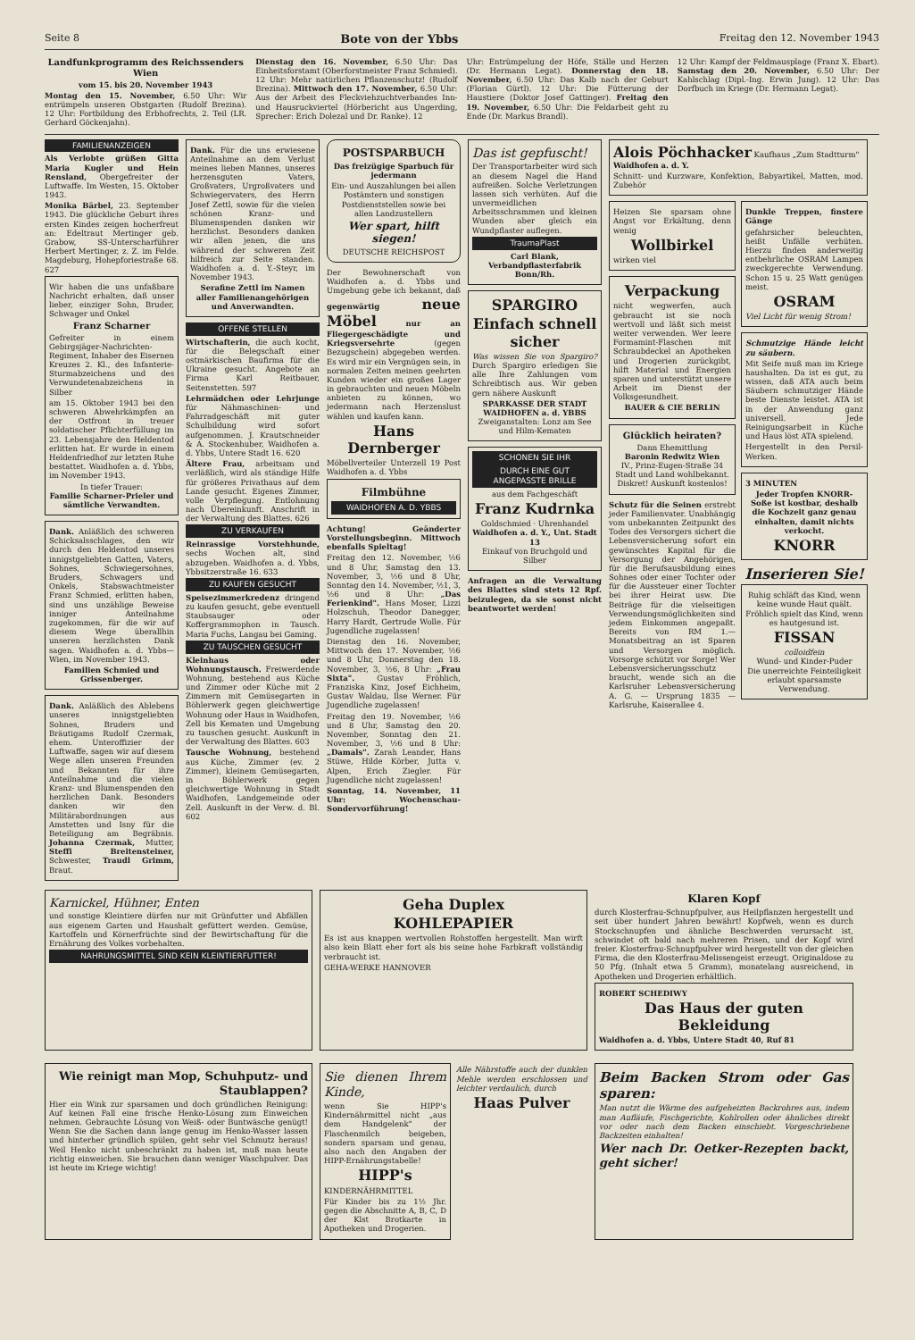Seite 8 Bote von der Ybbs Freitag den 12. November 1943
Landfunkprogramm des Reichssenders Wien
vom 15. bis 20. November 1943
Montag den 15. November, 6.50 Uhr: Wir entrümpeln unseren Obstgarten (Rudolf Brezina). 12 Uhr: Fortbildung des Erbhofrechts, 2. Teil (LR. Gerhard Göckenjahn).
Dienstag den 16. November, 6.50 Uhr: Das Einheitsforstamt (Oberforstmeister Franz Schmied). 12 Uhr: Mehr natürlichen Pflanzenschutz! (Rudolf Brezina). Mittwoch den 17. November, 6.50 Uhr: Aus der Arbeit des Fleckviehzuchtverbandes Inn- und Hausruckviertel (Hörbericht aus Ungerding, Sprecher: Erich Dolezal und Dr. Ranke). 12
Uhr: Entrümpelung der Höfe, Ställe und Herzen (Dr. Hermann Legat). Donnerstag den 18. November, 6.50 Uhr: Das Kalb nach der Geburt (Florian Gürtl). 12 Uhr: Die Fütterung der Haustiere (Doktor Josef Gattinger). Freitag den 19. November, 6.50 Uhr: Die Feldarbeit geht zu Ende (Dr. Markus Brandl).
12 Uhr: Kampf der Feldmausplage (Franz X. Ebart). Samstag den 20. November, 6.50 Uhr: Der Kahlschlag (Dipl.-Ing. Erwin Jung). 12 Uhr: Das Dorfbuch im Kriege (Dr. Hermann Legat).
FAMILIENANZEIGEN
Als Verlobte grüßen Gitta Maria Kugler und Hein Rensland, Obergefreiter der Luftwaffe. Im Westen, 15. Oktober 1943.
Monika Bärbel, 23. September 1943. Die glückliche Geburt ihres ersten Kindes zeigen hocherfreut an: Edeltraut Mertinger geb. Grabow, SS-Unterscharführer Herbert Mertinger, z. Z. im Felde. Magdeburg, Hohepforiestraße 68. 627
Wir haben die uns unfaßbare Nachricht erhalten, daß unser lieber, einziger Sohn, Bruder, Schwager und Onkel
Franz Scharner
Gefreiter in einem Gebirgsjäger-Nachrichten-Regiment, Inhaber des Eisernen Kreuzes 2. Kl., des Infanterie-Sturmabzeichens und des Verwundetenabzeichens in Silber
am 15. Oktober 1943 bei den schweren Abwehrkämpfen an der Ostfront in treuer soldatischer Pflichterfüllung im 23. Lebensjahre den Heldentod erlitten hat. Er wurde in einem Heldenfriedhof zur letzten Ruhe bestattet. Waidhofen a. d. Ybbs, im November 1943.
In tiefer Trauer:
Familie Scharner-Prieler und sämtliche Verwandten.
Dank. Anläßlich des schweren Schicksalsschlages, den wir durch den Heldentod unseres innigstgeliebten Gatten, Vaters, Sohnes, Schwiegersohnes, Bruders, Schwagers und Onkels, Stabswachtmeister Franz Schmied, erlitten haben, sind uns unzählige Beweise inniger Anteilnahme zugekommen, für die wir auf diesem Wege überallhin unseren herzlichsten Dank sagen. Waidhofen a. d. Ybbs—Wien, im November 1943.
Familien Schmied und Grissenberger.
Dank. Anläßlich des Ablebens unseres innigstgeliebten Sohnes, Bruders und Bräutigams Rudolf Czermak, ehem. Unteroffizier der Luftwaffe, sagen wir auf diesem Wege allen unseren Freunden und Bekannten für ihre Anteilnahme und die vielen Kranz- und Blumenspenden den herzlichen Dank. Besonders danken wir den Militärabordnungen aus Amstetten und Isny für die Beteiligung am Begräbnis. Johanna Czermak, Mutter, Steffi Breitensteiner, Schwester, Traudl Grimm, Braut.
Dank. Für die uns erwiesene Anteilnahme an dem Verlust meines lieben Mannes, unseres herzensguten Vaters, Großvaters, Urgroßvaters und Schwiegervaters, des Herrn Josef Zettl, sowie für die vielen schönen Kranz- und Blumenspenden danken wir herzlichst. Besonders danken wir allen jenen, die uns während der schweren Zeit hilfreich zur Seite standen. Waidhofen a. d. Y.-Steyr, im November 1943.
Serafine Zettl im Namen aller Familienangehörigen und Anverwandten.
OFFENE STELLEN
Wirtschafterin, die auch kocht, für die Belegschaft einer ostmärkischen Baufirma für die Ukraine gesucht. Angebote an Firma Karl Reitbauer, Seitenstetten. 597
Lehrmädchen oder Lehrjunge für Nähmaschinen- und Fahrradgeschäft mit guter Schulbildung wird sofort aufgenommen. J. Krautschneider & A. Stockenhuber, Waidhofen a. d. Ybbs, Untere Stadt 16. 620
Ältere Frau, arbeitsam und verläßlich, wird als ständige Hilfe für größeres Privathaus auf dem Lande gesucht. Eigenes Zimmer, volle Verpflegung. Entlohnung nach Übereinkunft. Anschrift in der Verwaltung des Blattes. 626
ZU VERKAUFEN
Reinrassige Vorstehhunde, sechs Wochen alt, sind abzugeben. Waidhofen a. d. Ybbs, Ybbsitzerstraße 16. 633
ZU KAUFEN GESUCHT
Speisezimmerkredenz dringend zu kaufen gesucht, gebe eventuell Staubsauger oder Koffergrammophon in Tausch. Maria Fuchs, Langau bei Gaming.
ZU TAUSCHEN GESUCHT
Kleinhaus oder Wohnungstausch. Freiwerdende Wohnung, bestehend aus Küche und Zimmer oder Küche mit 2 Zimmern mit Gemüsegarten in Böhlerwerk gegen gleichwertige Wohnung oder Haus in Waidhofen, Zell bis Kematen und Umgebung zu tauschen gesucht. Auskunft in der Verwaltung des Blattes. 603
Tausche Wohnung, bestehend aus Küche, Zimmer (ev. 2 Zimmer), kleinem Gemüsegarten, in Böhlerwerk gegen gleichwertige Wohnung in Stadt Waidhofen, Landgemeinde oder Zell. Auskunft in der Verw. d. Bl. 602
POSTSPARBUCH
Das freizügige Sparbuch für jedermann
Ein- und Auszahlungen bei allen Postämtern und sonstigen Postdienststellen sowie bei allen Landzustellern
Wer spart, hilft siegen!
DEUTSCHE REICHSPOST
Der Bewohnerschaft von Waidhofen a. d. Ybbs und Umgebung gebe ich bekannt, daß gegenwärtig neue Möbel nur an Fliegergeschädigte und Kriegsversehrte (gegen Bezugschein) abgegeben werden. Es wird mir ein Vergnügen sein, in normalen Zeiten meinen geehrten Kunden wieder ein großes Lager in gebrauchten und neuen Möbeln anbieten zu können, wo jedermann nach Herzenslust wählen und kaufen kann.
Hans Dernberger
Möbellverteiler Unterzell 19 Post Waidhofen a. d. Ybbs
Filmbühne
WAIDHOFEN A. D. YBBS
Achtung! Geänderter Vorstellungsbeginn. Mittwoch ebenfalls Spieltag!
Freitag den 12. November, ½6 und 8 Uhr, Samstag den 13. November, 3, ½6 und 8 Uhr, Sonntag den 14. November, ½1, 3, ½6 und 8 Uhr: „Das Ferienkind". Hans Moser, Lizzi Holzschuh, Theodor Danegger, Harry Hardt, Gertrude Wolle. Für Jugendliche zugelassen!
Dienstag den 16. November, Mittwoch den 17. November, ½6 und 8 Uhr, Donnerstag den 18. November, 3, ½6, 8 Uhr: „Frau Sixta". Gustav Fröhlich, Franziska Kinz, Josef Eichheim, Gustav Waldau, Ilse Werner. Für Jugendliche zugelassen!
Freitag den 19. November, ½6 und 8 Uhr, Samstag den 20. November, Sonntag den 21. November, 3, ½6 und 8 Uhr: „Damals". Zarah Leander, Hans Stüwe, Hilde Körber, Jutta v. Alpen, Erich Ziegler. Für Jugendliche nicht zugelassen!
Sonntag, 14. November, 11 Uhr: Wochenschau-Sondervorführung!
Das ist gepfuscht!
Der Transportarbeiter wird sich an diesem Nagel die Hand aufreißen. Solche Verletzungen lassen sich verhüten. Auf die unvermeidlichen Arbeitsschrammen und kleinen Wunden aber gleich ein Wundpflaster auflegen.
TraumaPlast
Carl Blank, Verbandpflasterfabrik Bonn/Rh.
SPARGIRO
Einfach schnell sicher
Was wissen Sie von Spargiro? Durch Spargiro erledigen Sie alle Ihre Zahlungen vom Schreibtisch aus. Wir geben gern nähere Auskunft
SPARKASSE DER STADT WAIDHOFEN a. d. YBBS
Zweiganstalten: Lonz am See und Hilm-Kematen
SCHONEN SIE IHR
DURCH EINE GUT ANGEPASSTE BRILLE
aus dem Fachgeschäft
Franz Kudrnka
Goldschmied · Uhrenhandel
Waidhofen a. d. Y., Unt. Stadt 13
Einkauf von Bruchgold und Silber
Anfragen an die Verwaltung des Blattes sind stets 12 Rpf. beizulegen, da sie sonst nicht beantwortet werden!
Alois Pöchhacker Kaufhaus „Zum Stadtturm" Waidhofen a. d. Y.
Schnitt- und Kurzware, Konfektion, Babyartikel, Matten, mod. Zubehör
Heizen Sie sparsam ohne Angst vor Erkältung, denn wenig
Wollbirkel
wirken viel
Verpackung
nicht wegwerfen, auch gebraucht ist sie noch wertvoll und läßt sich meist weiter verwenden. Wer leere Formamint-Flaschen mit Schraubdeckel an Apotheken und Drogerien zurückgibt, hilft Material und Energien sparen und unterstützt unsere Arbeit im Dienst der Volksgesundheit.
BAUER & CIE BERLIN
Glücklich heiraten?
Dann Ehemittlung
Baronin Redwitz Wien
IV., Prinz-Eugen-Straße 34
Stadt und Land wohlbekannt.
Diskret! Auskunft kostenlos!
Schutz für die Seinen erstrebt jeder Familienvater. Unabhängig vom unbekannten Zeitpunkt des Todes des Versorgers sichert die Lebensversicherung sofort ein gewünschtes Kapital für die Versorgung der Angehörigen, für die Berufsausbildung eines Sohnes oder einer Tochter oder für die Aussteuer einer Tochter bei ihrer Heirat usw. Die Beiträge für die vielseitigen Verwendungsmöglichkeiten sind jedem Einkommen angepaßt. Bereits von RM 1.— Monatsbeitrag an ist Sparen und Versorgen möglich. Vorsorge schützt vor Sorge! Wer Lebensversicherungsschutz braucht, wende sich an die Karlsruher Lebensversicherung A. G. — Ursprung 1835 — Karlsruhe, Kaiserallee 4.
Dunkle Treppen, finstere Gänge
gefahrsicher beleuchten, heißt Unfälle verhüten. Hierzu finden anderweitig entbehrliche OSRAM Lampen zweckgerechte Verwendung. Schon 15 u. 25 Watt genügen meist.
OSRAM
Viel Licht für wenig Strom!
Schmutzige Hände leicht zu säubern.
Mit Seife muß man im Kriege haushalten. Da ist es gut, zu wissen, daß ATA auch beim Säubern schmutziger Hände beste Dienste leistet. ATA ist in der Anwendung ganz universell. Jede Reinigungsarbeit in Küche und Haus löst ATA spielend.
Hergestellt in den Persil-Werken.
3 MINUTEN
Jeder Tropfen KNORR-Soße ist kostbar, deshalb die Kochzeit ganz genau einhalten, damit nichts verkocht.
KNORR
Inserieren Sie!
Ruhig schläft das Kind, wenn keine wunde Haut quält. Fröhlich spielt das Kind, wenn es hautgesund ist.
FISSAN
colloidfein
Wund- und Kinder-Puder
Die unerreichte Feinteiligkeit erlaubt sparsamste Verwendung.
Karnickel, Hühner, Enten
und sonstige Kleintiere dürfen nur mit Grünfutter und Abfällen aus eigenem Garten und Haushalt gefüttert werden. Gemüse, Kartoffeln und Körnerfrüchte sind der Bewirtschaftung für die Ernährung des Volkes vorbehalten.
NAHRUNGSMITTEL SIND KEIN KLEINTIERFUTTER!
Geha Duplex
KOHLEPAPIER
Es ist aus knappen wertvollen Rohstoffen hergestellt. Man wirft also kein Blatt eher fort als bis seine hohe Farbkraft vollständig verbraucht ist.
GEHA-WERKE HANNOVER
Klaren Kopf
durch Klosterfrau-Schnupfpulver, aus Heilpflanzen hergestellt und seit über hundert Jahren bewährt! Kopfweh, wenn es durch Stockschnupfen und ähnliche Beschwerden verursacht ist, schwindet oft bald nach mehreren Prisen, und der Kopf wird freier. Klosterfrau-Schnupfpulver wird hergestellt von der gleichen Firma, die den Klosterfrau-Melissengeist erzeugt. Originaldose zu 50 Pfg. (Inhalt etwa 5 Gramm), monatelang ausreichend, in Apotheken und Drogerien erhältlich.
ROBERT SCHEDIWY
Das Haus der guten Bekleidung
Waidhofen a. d. Ybbs, Untere Stadt 40, Ruf 81
Wie reinigt man Mop, Schuhputz- und Staublappen?
Hier ein Wink zur sparsamen und doch gründlichen Reinigung: Auf keinen Fall eine frische Henko-Lösung zum Einweichen nehmen. Gebrauchte Lösung von Weiß- oder Buntwäsche genügt! Wenn Sie die Sachen dann lange genug im Henko-Wasser lassen und hinterher gründlich spülen, geht sehr viel Schmutz heraus! Weil Henko nicht unbeschränkt zu haben ist, muß man heute richtig einweichen. Sie brauchen dann weniger Waschpulver. Das ist heute im Kriege wichtig!
Sie dienen Ihrem Kinde,
wenn Sie HIPP's Kindernährmittel nicht „aus dem Handgelenk" der Flaschenmilch beigeben, sondern sparsam und genau, also nach den Angaben der HIPP-Ernährungstabelle!
HIPP's
KINDERNÄHRMITTEL
Für Kinder bis zu 1½ Jhr. gegen die Abschnitte A, B, C, D der Klst Brotkarte in Apotheken und Drogerien.
Alle Nährstoffe auch der dunklen Mehle werden erschlossen und leichter verdaulich, durch
Haas Pulver
Beim Backen Strom oder Gas sparen:
Man nutzt die Wärme des aufgeheizten Backrohres aus, indem man Aufläufe, Fischgerichte, Kohlrollen oder ähnliches direkt vor oder nach dem Backen einschiebt. Vorgeschriebene Backzeiten einhalten!
Wer nach Dr. Oetker-Rezepten backt, geht sicher!